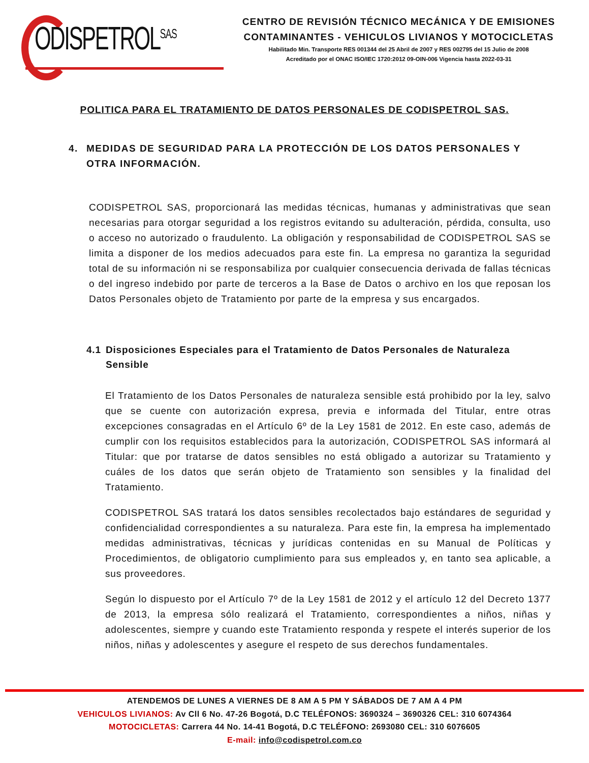ODISPETROL<sup>S.A.S</sup>
CENTRO DE REVISIÓN TÉCNICO MECÁNICA Y DE EMISIONES CONTAMINANTES - VEHICULOS LIVIANOS Y MOTOCICLETAS
Habilitado Min. Transporte RES 001344 del 25 Abril de 2007 y RES 002795 del 15 Julio de 2008
Acreditado por el ONAC ISO/IEC 1720:2012 09-OIN-006 Vigencia hasta 2022-03-31
POLITICA PARA EL TRATAMIENTO DE DATOS PERSONALES DE CODISPETROL SAS.
4. MEDIDAS DE SEGURIDAD PARA LA PROTECCIÓN DE LOS DATOS PERSONALES Y OTRA INFORMACIÓN.
CODISPETROL SAS, proporcionará las medidas técnicas, humanas y administrativas que sean necesarias para otorgar seguridad a los registros evitando su adulteración, pérdida, consulta, uso o acceso no autorizado o fraudulento. La obligación y responsabilidad de CODISPETROL SAS se limita a disponer de los medios adecuados para este fin. La empresa no garantiza la seguridad total de su información ni se responsabiliza por cualquier consecuencia derivada de fallas técnicas o del ingreso indebido por parte de terceros a la Base de Datos o archivo en los que reposan los Datos Personales objeto de Tratamiento por parte de la empresa y sus encargados.
4.1 Disposiciones Especiales para el Tratamiento de Datos Personales de Naturaleza Sensible
El Tratamiento de los Datos Personales de naturaleza sensible está prohibido por la ley, salvo que se cuente con autorización expresa, previa e informada del Titular, entre otras excepciones consagradas en el Artículo 6º de la Ley 1581 de 2012. En este caso, además de cumplir con los requisitos establecidos para la autorización, CODISPETROL SAS informará al Titular: que por tratarse de datos sensibles no está obligado a autorizar su Tratamiento y cuáles de los datos que serán objeto de Tratamiento son sensibles y la finalidad del Tratamiento.
CODISPETROL SAS tratará los datos sensibles recolectados bajo estándares de seguridad y confidencialidad correspondientes a su naturaleza. Para este fin, la empresa ha implementado medidas administrativas, técnicas y jurídicas contenidas en su Manual de Políticas y Procedimientos, de obligatorio cumplimiento para sus empleados y, en tanto sea aplicable, a sus proveedores.
Según lo dispuesto por el Artículo 7º de la Ley 1581 de 2012 y el artículo 12 del Decreto 1377 de 2013, la empresa sólo realizará el Tratamiento, correspondientes a niños, niñas y adolescentes, siempre y cuando este Tratamiento responda y respete el interés superior de los niños, niñas y adolescentes y asegure el respeto de sus derechos fundamentales.
ATENDEMOS DE LUNES A VIERNES DE 8 AM A 5 PM Y SÁBADOS DE 7 AM A 4 PM
VEHICULOS LIVIANOS: Av Cll 6 No. 47-26 Bogotá, D.C TELÉFONOS: 3690324 – 3690326 CEL: 310 6074364
MOTOCICLETAS: Carrera 44 No. 14-41 Bogotá, D.C TELÉFONO: 2693080 CEL: 310 6076605
E-mail: info@codispetrol.com.co